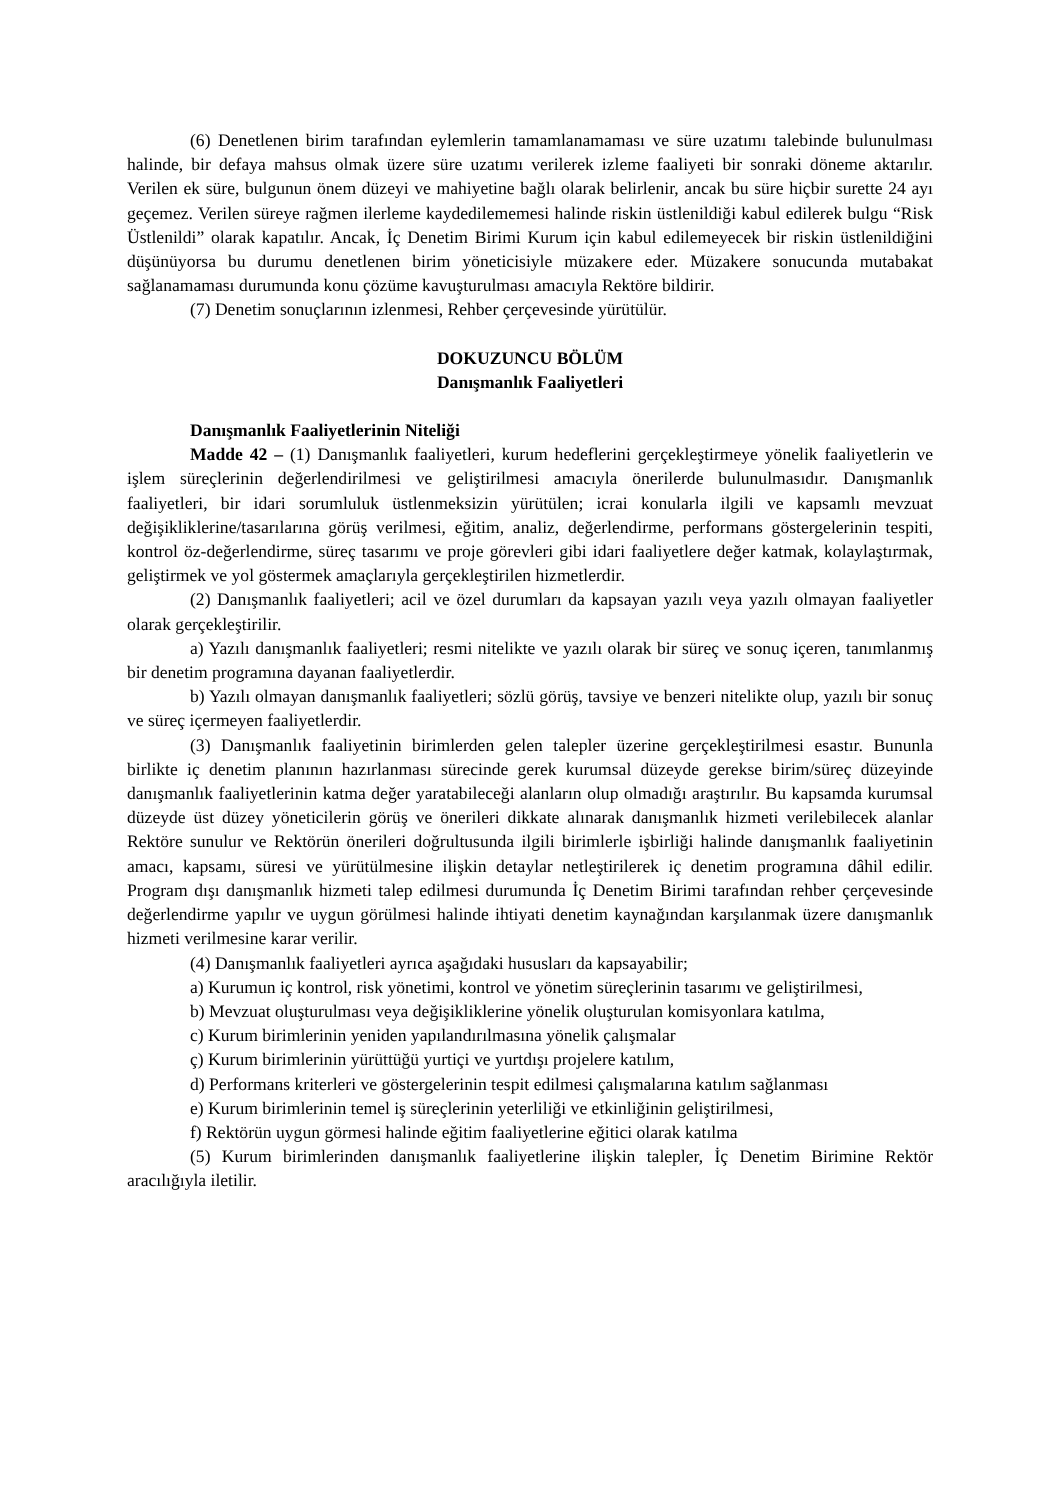(6) Denetlenen birim tarafından eylemlerin tamamlanamaması ve süre uzatımı talebinde bulunulması halinde, bir defaya mahsus olmak üzere süre uzatımı verilerek izleme faaliyeti bir sonraki döneme aktarılır. Verilen ek süre, bulgunun önem düzeyi ve mahiyetine bağlı olarak belirlenir, ancak bu süre hiçbir surette 24 ayı geçemez. Verilen süreye rağmen ilerleme kaydedilememesi halinde riskin üstlenildiği kabul edilerek bulgu “Risk Üstlenildi” olarak kapatılır. Ancak, İç Denetim Birimi Kurum için kabul edilemeyecek bir riskin üstlenildiğini düşünüyorsa bu durumu denetlenen birim yöneticisiyle müzakere eder. Müzakere sonucunda mutabakat sağlanamaması durumunda konu çözüme kavuşturulması amacıyla Rektöre bildirir.
(7) Denetim sonuçlarının izlenmesi, Rehber çerçevesinde yürütülür.
DOKUZUNCU BÖLÜM
Danışmanlık Faaliyetleri
Danışmanlık Faaliyetlerinin Niteliği
Madde 42 – (1) Danışmanlık faaliyetleri, kurum hedeflerini gerçekleştirmeye yönelik faaliyetlerin ve işlem süreçlerinin değerlendirilmesi ve geliştirilmesi amacıyla önerilerde bulunulmasıdır. Danışmanlık faaliyetleri, bir idari sorumluluk üstlenmeksizin yürütülen; icrai konularla ilgili ve kapsamlı mevzuat değişikliklerine/tasarılarına görüş verilmesi, eğitim, analiz, değerlendirme, performans göstergelerinin tespiti, kontrol öz-değerlendirme, süreç tasarımı ve proje görevleri gibi idari faaliyetlere değer katmak, kolaylaştırmak, geliştirmek ve yol göstermek amaçlarıyla gerçekleştirilen hizmetlerdir.
(2) Danışmanlık faaliyetleri; acil ve özel durumları da kapsayan yazılı veya yazılı olmayan faaliyetler olarak gerçekleştirilir.
a) Yazılı danışmanlık faaliyetleri; resmi nitelikte ve yazılı olarak bir süreç ve sonuç içeren, tanımlanmış bir denetim programına dayanan faaliyetlerdir.
b) Yazılı olmayan danışmanlık faaliyetleri; sözlü görüş, tavsiye ve benzeri nitelikte olup, yazılı bir sonuç ve süreç içermeyen faaliyetlerdir.
(3) Danışmanlık faaliyetinin birimlerden gelen talepler üzerine gerçekleştirilmesi esastır. Bununla birlikte iç denetim planının hazırlanması sürecinde gerek kurumsal düzeyde gerekse birim/süreç düzeyinde danışmanlık faaliyetlerinin katma değer yaratabileceği alanların olup olmadığı araştırılır. Bu kapsamda kurumsal düzeyde üst düzey yöneticilerin görüş ve önerileri dikkate alınarak danışmanlık hizmeti verilebilecek alanlar Rektöre sunulur ve Rektörün önerileri doğrultusunda ilgili birimlerle işbirliği halinde danışmanlık faaliyetinin amacı, kapsamı, süresi ve yürütülmesine ilişkin detaylar netleştirilerek iç denetim programına dâhil edilir. Program dışı danışmanlık hizmeti talep edilmesi durumunda İç Denetim Birimi tarafından rehber çerçevesinde değerlendirme yapılır ve uygun görülmesi halinde ihtiyati denetim kaynağından karşılanmak üzere danışmanlık hizmeti verilmesine karar verilir.
(4) Danışmanlık faaliyetleri ayrıca aşağıdaki hususları da kapsayabilir;
a) Kurumun iç kontrol, risk yönetimi, kontrol ve yönetim süreçlerinin tasarımı ve geliştirilmesi,
b) Mevzuat oluşturulması veya değişikliklerine yönelik oluşturulan komisyonlara katılma,
c) Kurum birimlerinin yeniden yapılandırılmasına yönelik çalışmalar
ç) Kurum birimlerinin yürüttüğü yurtiçi ve yurtdışı projelere katılım,
d) Performans kriterleri ve göstergelerinin tespit edilmesi çalışmalarına katılım sağlanması
e) Kurum birimlerinin temel iş süreçlerinin yeterliliği ve etkinliğinin geliştirilmesi,
f) Rektörün uygun görmesi halinde eğitim faaliyetlerine eğitici olarak katılma
(5) Kurum birimlerinden danışmanlık faaliyetlerine ilişkin talepler, İç Denetim Birimine Rektör aracılığıyla iletilir.